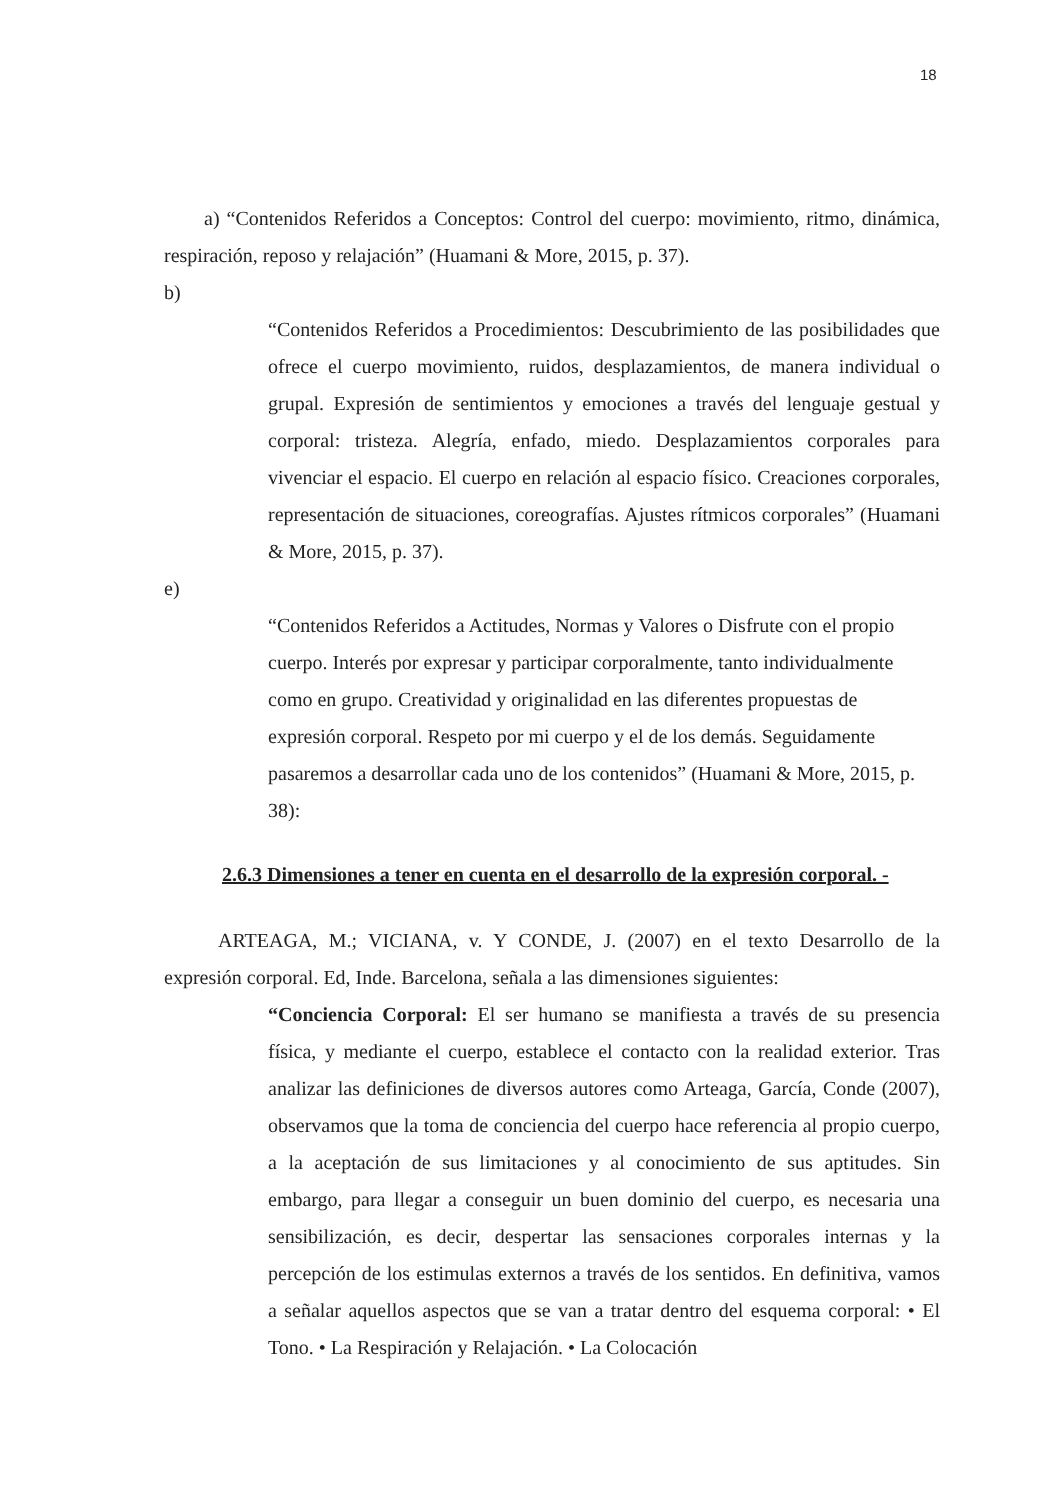18
a) “Contenidos Referidos a Conceptos: Control del cuerpo: movimiento, ritmo, dinámica, respiración, reposo y relajación” (Huamani & More, 2015, p. 37).
b)
“Contenidos Referidos a Procedimientos: Descubrimiento de las posibilidades que ofrece el cuerpo movimiento, ruidos, desplazamientos, de manera individual o grupal. Expresión de sentimientos y emociones a través del lenguaje gestual y corporal: tristeza. Alegría, enfado, miedo. Desplazamientos corporales para vivenciar el espacio. El cuerpo en relación al espacio físico. Creaciones corporales, representación de situaciones, coreografías. Ajustes rítmicos corporales” (Huamani & More, 2015, p. 37).
e)
“Contenidos Referidos a Actitudes, Normas y Valores o Disfrute con el propio cuerpo. Interés por expresar y participar corporalmente, tanto individualmente como en grupo. Creatividad y originalidad en las diferentes propuestas de expresión corporal. Respeto por mi cuerpo y el de los demás. Seguidamente pasaremos a desarrollar cada uno de los contenidos” (Huamani & More, 2015, p. 38):
2.6.3 Dimensiones a tener en cuenta en el desarrollo de la expresión corporal. -
ARTEAGA, M.; VICIANA, v. Y CONDE, J. (2007) en el texto Desarrollo de la expresión corporal. Ed, Inde. Barcelona, señala a las dimensiones siguientes:
“Conciencia Corporal: El ser humano se manifiesta a través de su presencia física, y mediante el cuerpo, establece el contacto con la realidad exterior. Tras analizar las definiciones de diversos autores como Arteaga, García, Conde (2007), observamos que la toma de conciencia del cuerpo hace referencia al propio cuerpo, a la aceptación de sus limitaciones y al conocimiento de sus aptitudes. Sin embargo, para llegar a conseguir un buen dominio del cuerpo, es necesaria una sensibilización, es decir, despertar las sensaciones corporales internas y la percepción de los estimulas externos a través de los sentidos. En definitiva, vamos a señalar aquellos aspectos que se van a tratar dentro del esquema corporal: • El Tono. • La Respiración y Relajación. • La Colocación